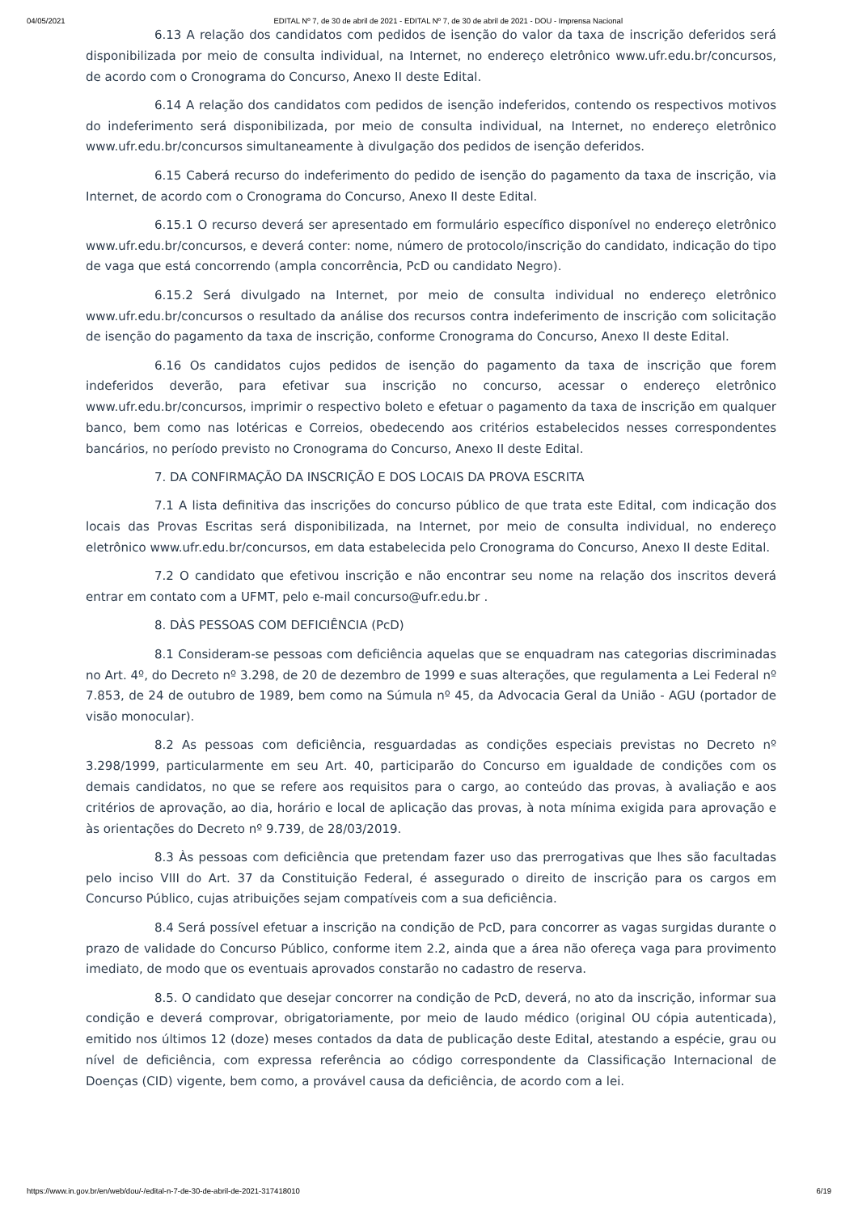04/05/2021 EDITAL Nº 7, de 30 de abril de 2021 - EDITAL Nº 7, de 30 de abril de 2021 - DOU - Imprensa Nacional
6.13 A relação dos candidatos com pedidos de isenção do valor da taxa de inscrição deferidos será disponibilizada por meio de consulta individual, na Internet, no endereço eletrônico www.ufr.edu.br/concursos, de acordo com o Cronograma do Concurso, Anexo II deste Edital.
6.14 A relação dos candidatos com pedidos de isenção indeferidos, contendo os respectivos motivos do indeferimento será disponibilizada, por meio de consulta individual, na Internet, no endereço eletrônico www.ufr.edu.br/concursos simultaneamente à divulgação dos pedidos de isenção deferidos.
6.15 Caberá recurso do indeferimento do pedido de isenção do pagamento da taxa de inscrição, via Internet, de acordo com o Cronograma do Concurso, Anexo II deste Edital.
6.15.1 O recurso deverá ser apresentado em formulário específico disponível no endereço eletrônico www.ufr.edu.br/concursos, e deverá conter: nome, número de protocolo/inscrição do candidato, indicação do tipo de vaga que está concorrendo (ampla concorrência, PcD ou candidato Negro).
6.15.2 Será divulgado na Internet, por meio de consulta individual no endereço eletrônico www.ufr.edu.br/concursos o resultado da análise dos recursos contra indeferimento de inscrição com solicitação de isenção do pagamento da taxa de inscrição, conforme Cronograma do Concurso, Anexo II deste Edital.
6.16 Os candidatos cujos pedidos de isenção do pagamento da taxa de inscrição que forem indeferidos deverão, para efetivar sua inscrição no concurso, acessar o endereço eletrônico www.ufr.edu.br/concursos, imprimir o respectivo boleto e efetuar o pagamento da taxa de inscrição em qualquer banco, bem como nas lotéricas e Correios, obedecendo aos critérios estabelecidos nesses correspondentes bancários, no período previsto no Cronograma do Concurso, Anexo II deste Edital.
7. DA CONFIRMAÇÃO DA INSCRIÇÃO E DOS LOCAIS DA PROVA ESCRITA
7.1 A lista definitiva das inscrições do concurso público de que trata este Edital, com indicação dos locais das Provas Escritas será disponibilizada, na Internet, por meio de consulta individual, no endereço eletrônico www.ufr.edu.br/concursos, em data estabelecida pelo Cronograma do Concurso, Anexo II deste Edital.
7.2 O candidato que efetivou inscrição e não encontrar seu nome na relação dos inscritos deverá entrar em contato com a UFMT, pelo e-mail concurso@ufr.edu.br .
8. DÀS PESSOAS COM DEFICIÊNCIA (PcD)
8.1 Consideram-se pessoas com deficiência aquelas que se enquadram nas categorias discriminadas no Art. 4º, do Decreto nº 3.298, de 20 de dezembro de 1999 e suas alterações, que regulamenta a Lei Federal nº 7.853, de 24 de outubro de 1989, bem como na Súmula nº 45, da Advocacia Geral da União - AGU (portador de visão monocular).
8.2 As pessoas com deficiência, resguardadas as condições especiais previstas no Decreto nº 3.298/1999, particularmente em seu Art. 40, participarão do Concurso em igualdade de condições com os demais candidatos, no que se refere aos requisitos para o cargo, ao conteúdo das provas, à avaliação e aos critérios de aprovação, ao dia, horário e local de aplicação das provas, à nota mínima exigida para aprovação e às orientações do Decreto nº 9.739, de 28/03/2019.
8.3 Às pessoas com deficiência que pretendam fazer uso das prerrogativas que lhes são facultadas pelo inciso VIII do Art. 37 da Constituição Federal, é assegurado o direito de inscrição para os cargos em Concurso Público, cujas atribuições sejam compatíveis com a sua deficiência.
8.4 Será possível efetuar a inscrição na condição de PcD, para concorrer as vagas surgidas durante o prazo de validade do Concurso Público, conforme item 2.2, ainda que a área não ofereça vaga para provimento imediato, de modo que os eventuais aprovados constarão no cadastro de reserva.
8.5. O candidato que desejar concorrer na condição de PcD, deverá, no ato da inscrição, informar sua condição e deverá comprovar, obrigatoriamente, por meio de laudo médico (original OU cópia autenticada), emitido nos últimos 12 (doze) meses contados da data de publicação deste Edital, atestando a espécie, grau ou nível de deficiência, com expressa referência ao código correspondente da Classificação Internacional de Doenças (CID) vigente, bem como, a provável causa da deficiência, de acordo com a lei.
https://www.in.gov.br/en/web/dou/-/edital-n-7-de-30-de-abril-de-2021-317418010 6/19